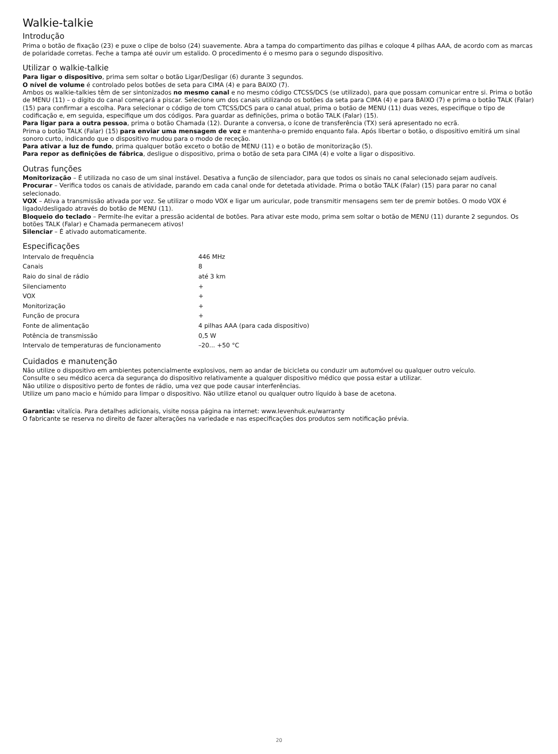Walkie-talkie
Introdução
Prima o botão de fixação (23) e puxe o clipe de bolso (24) suavemente. Abra a tampa do compartimento das pilhas e coloque 4 pilhas AAA, de acordo com as marcas de polaridade corretas. Feche a tampa até ouvir um estalido. O procedimento é o mesmo para o segundo dispositivo.
Utilizar o walkie-talkie
Para ligar o dispositivo, prima sem soltar o botão Ligar/Desligar (6) durante 3 segundos.
O nível de volume é controlado pelos botões de seta para CIMA (4) e para BAIXO (7).
Ambos os walkie-talkies têm de ser sintonizados no mesmo canal e no mesmo código CTCSS/DCS (se utilizado), para que possam comunicar entre si. Prima o botão de MENU (11) – o dígito do canal começará a piscar. Selecione um dos canais utilizando os botões da seta para CIMA (4) e para BAIXO (7) e prima o botão TALK (Falar) (15) para confirmar a escolha. Para selecionar o código de tom CTCSS/DCS para o canal atual, prima o botão de MENU (11) duas vezes, especifique o tipo de codificação e, em seguida, especifique um dos códigos. Para guardar as definições, prima o botão TALK (Falar) (15).
Para ligar para a outra pessoa, prima o botão Chamada (12). Durante a conversa, o ícone de transferência (TX) será apresentado no ecrã.
Prima o botão TALK (Falar) (15) para enviar uma mensagem de voz e mantenha-o premido enquanto fala. Após libertar o botão, o dispositivo emitirá um sinal sonoro curto, indicando que o dispositivo mudou para o modo de receção.
Para ativar a luz de fundo, prima qualquer botão exceto o botão de MENU (11) e o botão de monitorização (5).
Para repor as definições de fábrica, desligue o dispositivo, prima o botão de seta para CIMA (4) e volte a ligar o dispositivo.
Outras funções
Monitorização – É utilizada no caso de um sinal instável. Desativa a função de silenciador, para que todos os sinais no canal selecionado sejam audíveis.
Procurar – Verifica todos os canais de atividade, parando em cada canal onde for detetada atividade. Prima o botão TALK (Falar) (15) para parar no canal selecionado.
VOX – Ativa a transmissão ativada por voz. Se utilizar o modo VOX e ligar um auricular, pode transmitir mensagens sem ter de premir botões. O modo VOX é ligado/desligado através do botão de MENU (11).
Bloqueio do teclado – Permite-lhe evitar a pressão acidental de botões. Para ativar este modo, prima sem soltar o botão de MENU (11) durante 2 segundos. Os botões TALK (Falar) e Chamada permanecem ativos!
Silenciar – É ativado automaticamente.
Especificações
| Intervalo de frequência | 446 MHz |
| Canais | 8 |
| Raio do sinal de rádio | até 3 km |
| Silenciamento | + |
| VOX | + |
| Monitorização | + |
| Função de procura | + |
| Fonte de alimentação | 4 pilhas AAA (para cada dispositivo) |
| Potência de transmissão | 0,5 W |
| Intervalo de temperaturas de funcionamento | –20... +50 °C |
Cuidados e manutenção
Não utilize o dispositivo em ambientes potencialmente explosivos, nem ao andar de bicicleta ou conduzir um automóvel ou qualquer outro veículo.
Consulte o seu médico acerca da segurança do dispositivo relativamente a qualquer dispositivo médico que possa estar a utilizar.
Não utilize o dispositivo perto de fontes de rádio, uma vez que pode causar interferências.
Utilize um pano macio e húmido para limpar o dispositivo. Não utilize etanol ou qualquer outro líquido à base de acetona.
Garantia: vitalícia. Para detalhes adicionais, visite nossa página na internet: www.levenhuk.eu/warranty
O fabricante se reserva no direito de fazer alterações na variedade e nas especificações dos produtos sem notificação prévia.
20